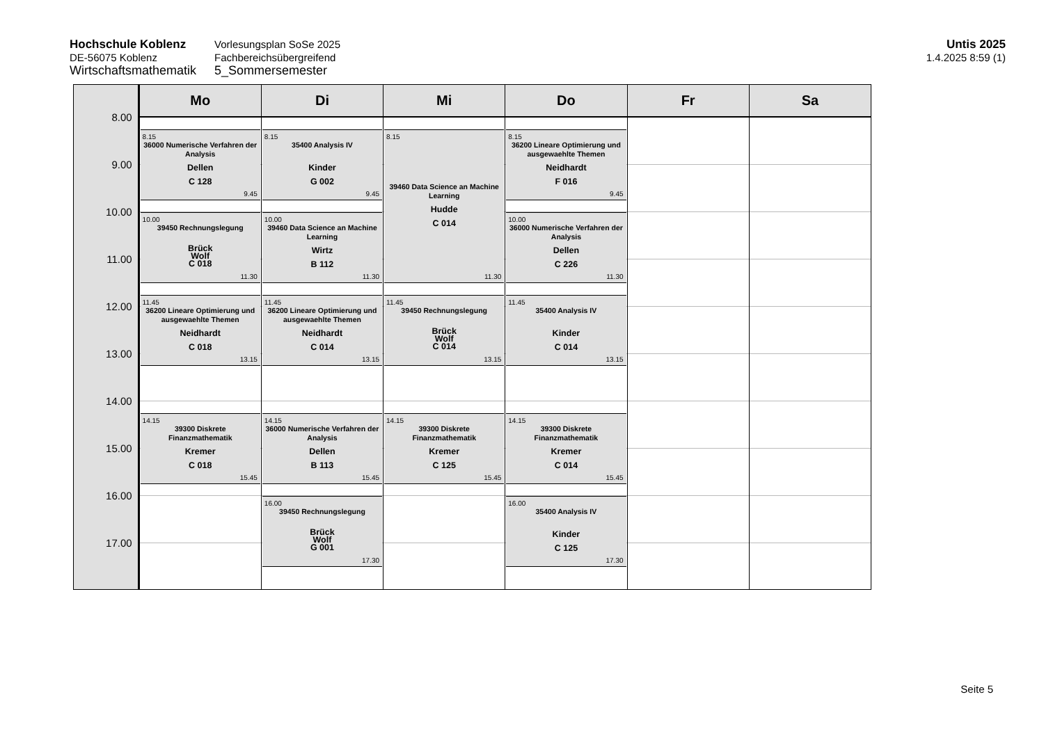Hochschule Koblenz
DE-56075 Koblenz
Wirtschaftsmathematik
Vorlesungsplan SoSe 2025
Fachbereichsübergreifend
5_Sommersemester
Untis 2025
1.4.2025 8:59 (1)
8.00
9.00
10.00
11.00
12.00
13.00
14.00
15.00
16.00
17.00
Mo
8.15
36000 Numerische Verfahren der Analysis
Dellen
C 128
9.45
10.00
39450 Rechnungslegung
Brück
Wolf
C 018
11.30
11.45
36200 Lineare Optimierung und ausgewaehlte Themen
Neidhardt
C 018
13.15
14.15
39300 Diskrete Finanzmathematik
Kremer
C 018
15.45
Di
8.15
35400 Analysis IV
Kinder
G 002
9.45
10.00
39460 Data Science an Machine Learning
Wirtz
B 112
11.30
11.45
36200 Lineare Optimierung und ausgewaehlte Themen
Neidhardt
C 014
13.15
14.15
36000 Numerische Verfahren der Analysis
Dellen
B 113
15.45
16.00
39450 Rechnungslegung
Brück
Wolf
G 001
17.30
Mi
8.15
39460 Data Science an Machine Learning
Hudde
C 014
11.30
11.45
39450 Rechnungslegung
Brück
Wolf
C 014
13.15
14.15
39300 Diskrete Finanzmathematik
Kremer
C 125
15.45
Do
8.15
36200 Lineare Optimierung und ausgewaehlte Themen
Neidhardt
F 016
9.45
10.00
36000 Numerische Verfahren der Analysis
Dellen
C 226
11.30
11.45
35400 Analysis IV
Kinder
C 014
13.15
14.15
39300 Diskrete Finanzmathematik
Kremer
C 014
15.45
16.00
35400 Analysis IV
Kinder
C 125
17.30
Fr Sa
Seite 5